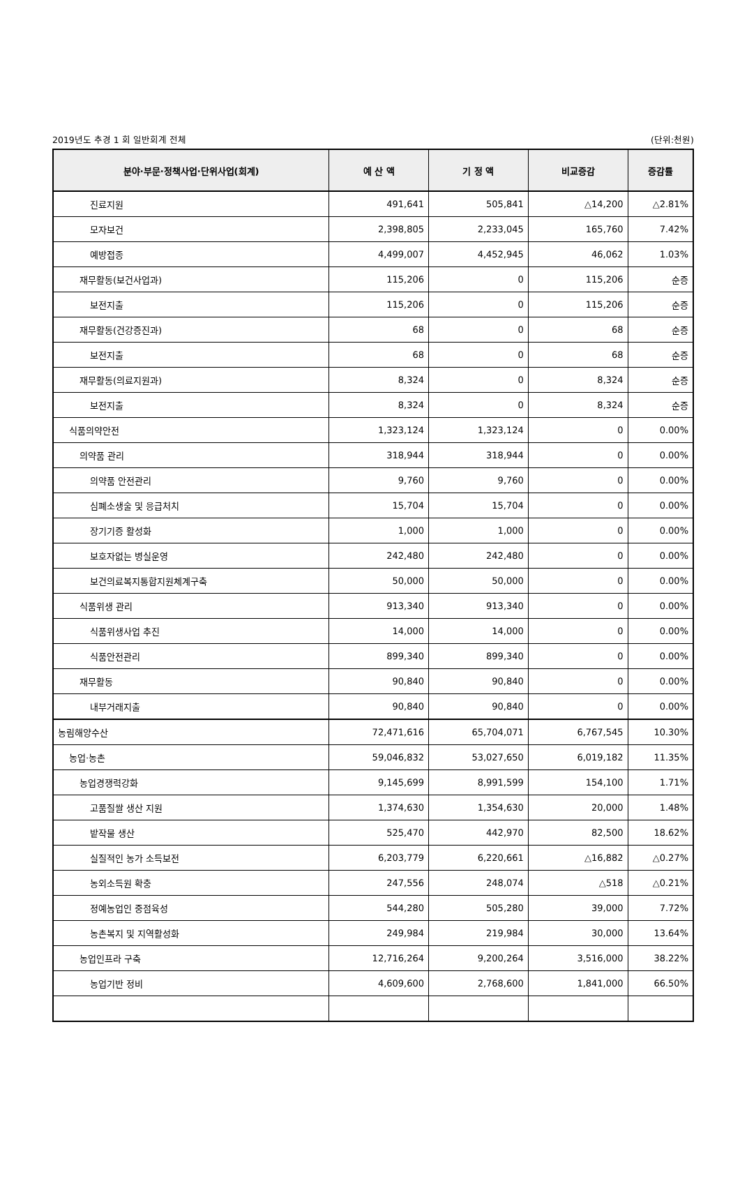2019년도 추경 1 회 일반회계 전체 (단위:천원)
| 분야·부문·정책사업·단위사업(회계) | 예 산 액 | 기 정 액 | 비교증감 | 증감률 |
| --- | --- | --- | --- | --- |
| 진료지원 | 491,641 | 505,841 | △14,200 | △2.81% |
| 모자보건 | 2,398,805 | 2,233,045 | 165,760 | 7.42% |
| 예방접종 | 4,499,007 | 4,452,945 | 46,062 | 1.03% |
| 재무활동(보건사업과) | 115,206 | 0 | 115,206 | 순증 |
| 보전지출 | 115,206 | 0 | 115,206 | 순증 |
| 재무활동(건강증진과) | 68 | 0 | 68 | 순증 |
| 보전지출 | 68 | 0 | 68 | 순증 |
| 재무활동(의료지원과) | 8,324 | 0 | 8,324 | 순증 |
| 보전지출 | 8,324 | 0 | 8,324 | 순증 |
| 식품의약안전 | 1,323,124 | 1,323,124 | 0 | 0.00% |
| 의약품 관리 | 318,944 | 318,944 | 0 | 0.00% |
| 의약품 안전관리 | 9,760 | 9,760 | 0 | 0.00% |
| 심폐소생술 및 응급처치 | 15,704 | 15,704 | 0 | 0.00% |
| 장기기증 활성화 | 1,000 | 1,000 | 0 | 0.00% |
| 보호자없는 병실운영 | 242,480 | 242,480 | 0 | 0.00% |
| 보건의료복지통합지원체계구축 | 50,000 | 50,000 | 0 | 0.00% |
| 식품위생 관리 | 913,340 | 913,340 | 0 | 0.00% |
| 식품위생사업 추진 | 14,000 | 14,000 | 0 | 0.00% |
| 식품안전관리 | 899,340 | 899,340 | 0 | 0.00% |
| 재무활동 | 90,840 | 90,840 | 0 | 0.00% |
| 내부거래지출 | 90,840 | 90,840 | 0 | 0.00% |
| 농림해양수산 | 72,471,616 | 65,704,071 | 6,767,545 | 10.30% |
| 농업·농촌 | 59,046,832 | 53,027,650 | 6,019,182 | 11.35% |
| 농업경쟁력강화 | 9,145,699 | 8,991,599 | 154,100 | 1.71% |
| 고품질쌀 생산 지원 | 1,374,630 | 1,354,630 | 20,000 | 1.48% |
| 밭작물 생산 | 525,470 | 442,970 | 82,500 | 18.62% |
| 실질적인 농가 소득보전 | 6,203,779 | 6,220,661 | △16,882 | △0.27% |
| 농외소득원 확충 | 247,556 | 248,074 | △518 | △0.21% |
| 정예농업인 중점육성 | 544,280 | 505,280 | 39,000 | 7.72% |
| 농촌복지 및 지역활성화 | 249,984 | 219,984 | 30,000 | 13.64% |
| 농업인프라 구축 | 12,716,264 | 9,200,264 | 3,516,000 | 38.22% |
| 농업기반 정비 | 4,609,600 | 2,768,600 | 1,841,000 | 66.50% |